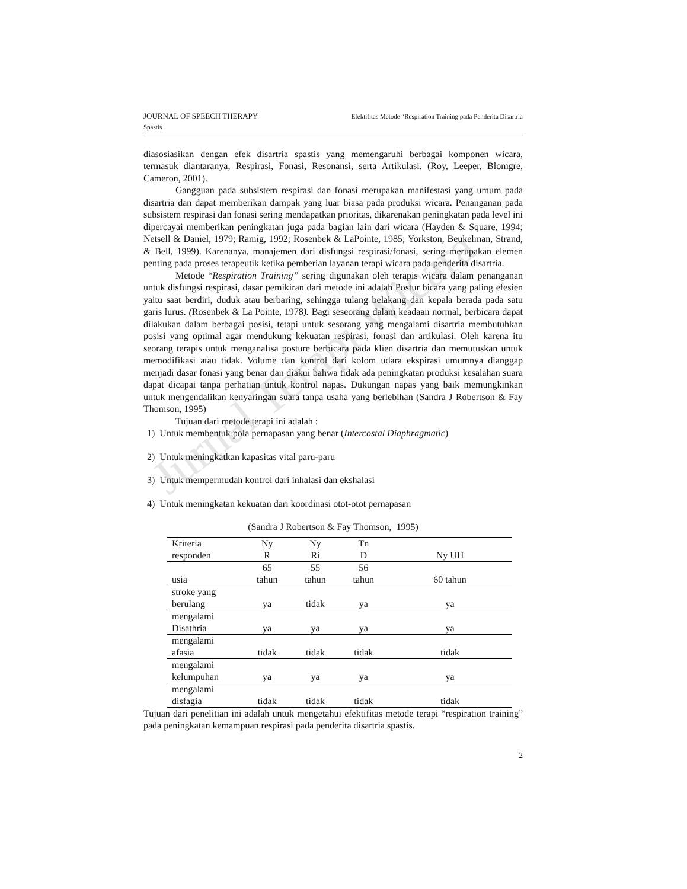Jurnal Terapi Wicara
JOURNAL OF SPEECH THERAPY Efektifitas Metode “Respiration Training pada Penderita Disartria
Spastis
diasosiasikan dengan efek disartria spastis yang memengaruhi berbagai komponen wicara, termasuk diantaranya, Respirasi, Fonasi, Resonansi, serta Artikulasi. (Roy, Leeper, Blomgre, Cameron, 2001).
Gangguan pada subsistem respirasi dan fonasi merupakan manifestasi yang umum pada disartria dan dapat memberikan dampak yang luar biasa pada produksi wicara. Penanganan pada subsistem respirasi dan fonasi sering mendapatkan prioritas, dikarenakan peningkatan pada level ini dipercayai memberikan peningkatan juga pada bagian lain dari wicara (Hayden & Square, 1994; Netsell & Daniel, 1979; Ramig, 1992; Rosenbek & LaPointe, 1985; Yorkston, Beukelman, Strand, & Bell, 1999). Karenanya, manajemen dari disfungsi respirasi/fonasi, sering merupakan elemen penting pada proses terapeutik ketika pemberian layanan terapi wicara pada penderita disartria.
Metode “Respiration Training” sering digunakan oleh terapis wicara dalam penanganan untuk disfungsi respirasi, dasar pemikiran dari metode ini adalah Postur bicara yang paling efesien yaitu saat berdiri, duduk atau berbaring, sehingga tulang belakang dan kepala berada pada satu garis lurus. (Rosenbek & La Pointe, 1978). Bagi seseorang dalam keadaan normal, berbicara dapat dilakukan dalam berbagai posisi, tetapi untuk sesorang yang mengalami disartria membutuhkan posisi yang optimal agar mendukung kekuatan respirasi, fonasi dan artikulasi. Oleh karena itu seorang terapis untuk menganalisa posture berbicara pada klien disartria dan memutuskan untuk memodifikasi atau tidak. Volume dan kontrol dari kolom udara ekspirasi umumnya dianggap menjadi dasar fonasi yang benar dan diakui bahwa tidak ada peningkatan produksi kesalahan suara dapat dicapai tanpa perhatian untuk kontrol napas. Dukungan napas yang baik memungkinkan untuk mengendalikan kenyaringan suara tanpa usaha yang berlebihan (Sandra J Robertson & Fay Thomson, 1995)
Tujuan dari metode terapi ini adalah :
1) Untuk membentuk pola pernapasan yang benar (Intercostal Diaphragmatic)
2) Untuk meningkatkan kapasitas vital paru-paru
3) Untuk mempermudah kontrol dari inhalasi dan ekshalasi
4) Untuk meningkatan kekuatan dari koordinasi otot-otot pernapasan
(Sandra J Robertson & Fay Thomson, 1995)
| Kriteria responden | Ny R | Ny Ri | Tn D | Ny UH |
| usia | 65 tahun | 55 tahun | 56 tahun | 60 tahun |
| stroke yang berulang | ya | tidak | ya | ya |
| mengalami Disathria | ya | ya | ya | ya |
| mengalami afasia | tidak | tidak | tidak | tidak |
| mengalami kelumpuhan | ya | ya | ya | ya |
| mengalami disfagia | tidak | tidak | tidak | tidak |
Tujuan dari penelitian ini adalah untuk mengetahui efektifitas metode terapi “respiration training” pada peningkatan kemampuan respirasi pada penderita disartria spastis.
2